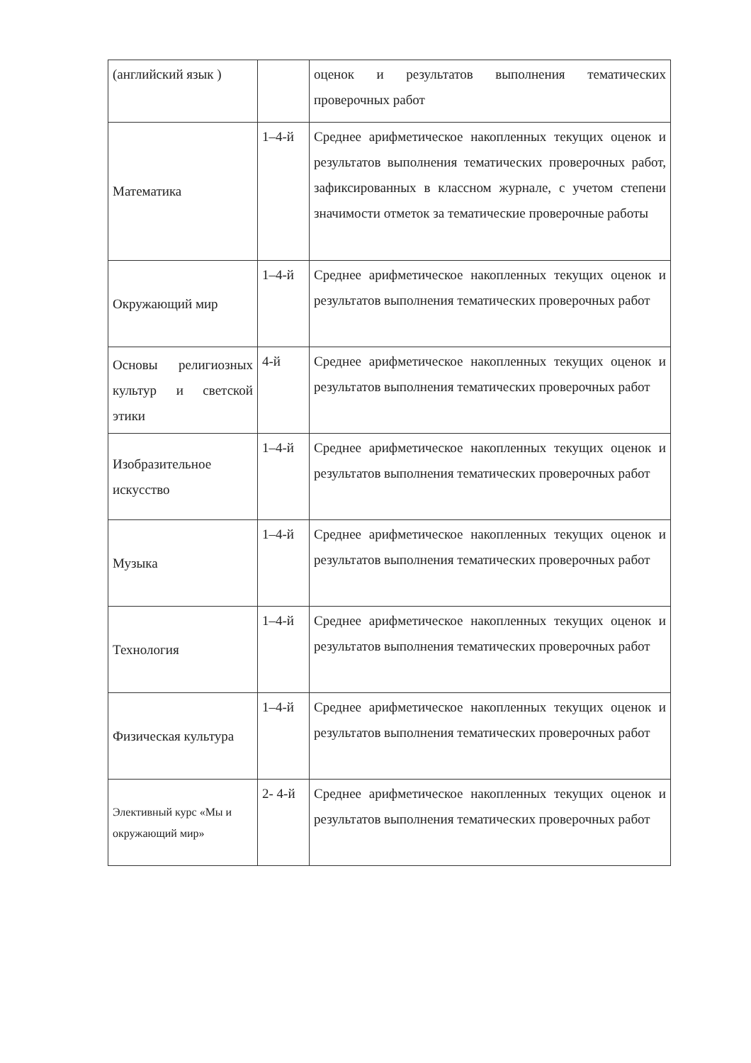| (английский язык ) | | оценок и результатов выполнения тематических проверочных работ |
| Математика | 1–4-й | Среднее арифметическое накопленных текущих оценок и результатов выполнения тематических проверочных работ, зафиксированных в классном журнале, с учетом степени значимости отметок за тематические проверочные работы |
| Окружающий мир | 1–4-й | Среднее арифметическое накопленных текущих оценок и результатов выполнения тематических проверочных работ |
| Основы религиозных культур и светской этики | 4-й | Среднее арифметическое накопленных текущих оценок и результатов выполнения тематических проверочных работ |
| Изобразительное искусство | 1–4-й | Среднее арифметическое накопленных текущих оценок и результатов выполнения тематических проверочных работ |
| Музыка | 1–4-й | Среднее арифметическое накопленных текущих оценок и результатов выполнения тематических проверочных работ |
| Технология | 1–4-й | Среднее арифметическое накопленных текущих оценок и результатов выполнения тематических проверочных работ |
| Физическая культура | 1–4-й | Среднее арифметическое накопленных текущих оценок и результатов выполнения тематических проверочных работ |
| Элективный курс «Мы и окружающий мир» | 2- 4-й | Среднее арифметическое накопленных текущих оценок и результатов выполнения тематических проверочных работ |